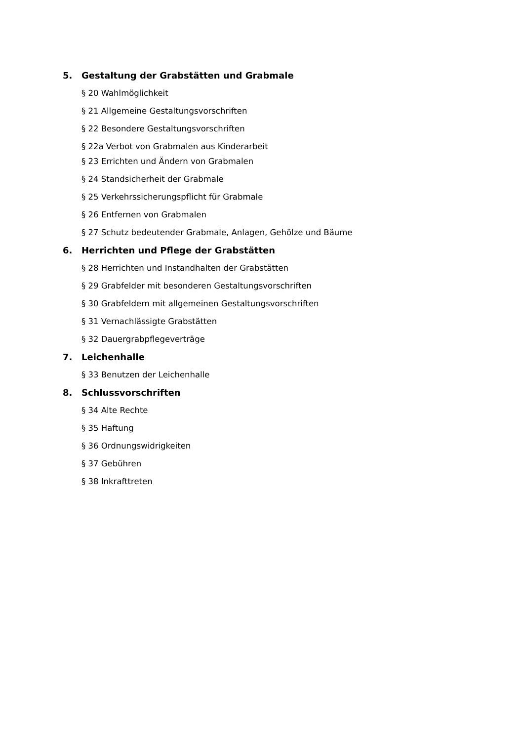5. Gestaltung der Grabstätten und Grabmale
§ 20 Wahlmöglichkeit
§ 21 Allgemeine Gestaltungsvorschriften
§ 22 Besondere Gestaltungsvorschriften
§ 22a Verbot von Grabmalen aus Kinderarbeit
§ 23 Errichten und Ändern von Grabmalen
§ 24 Standsicherheit der Grabmale
§ 25 Verkehrssicherungspflicht für Grabmale
§ 26 Entfernen von Grabmalen
§ 27 Schutz bedeutender Grabmale, Anlagen, Gehölze und Bäume
6. Herrichten und Pflege der Grabstätten
§ 28 Herrichten und Instandhalten der Grabstätten
§ 29 Grabfelder mit besonderen Gestaltungsvorschriften
§ 30 Grabfeldern mit allgemeinen Gestaltungsvorschriften
§ 31 Vernachlässigte Grabstätten
§ 32 Dauergrabpflegeverträge
7. Leichenhalle
§ 33 Benutzen der Leichenhalle
8. Schlussvorschriften
§ 34 Alte Rechte
§ 35 Haftung
§ 36 Ordnungswidrigkeiten
§ 37 Gebühren
§ 38 Inkrafttreten